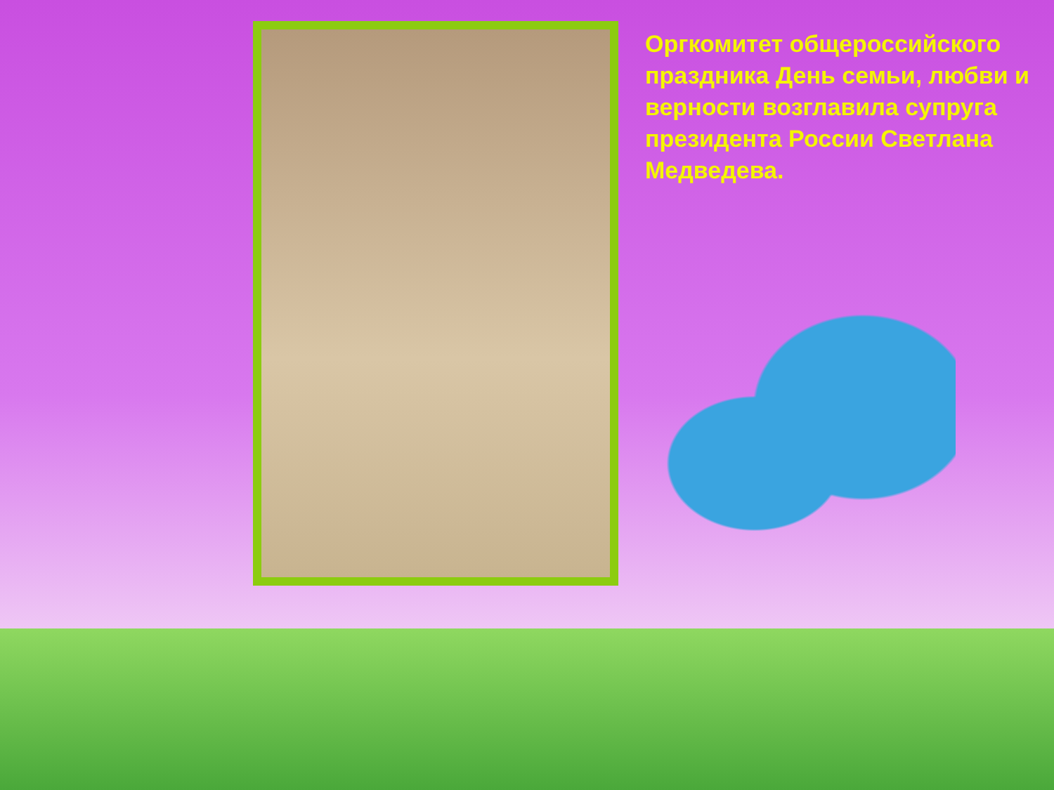Оргкомитет общероссийского праздника День семьи, любви и верности возглавила супруга президента России Светлана Медведева.